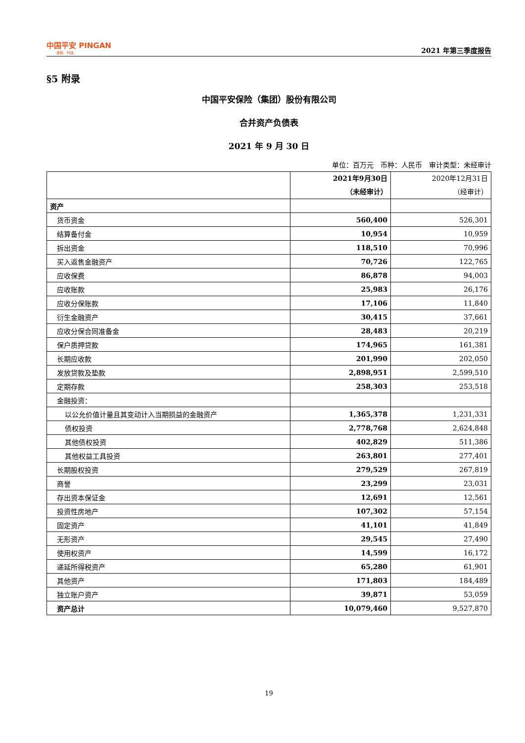中国平安 PINGAN
金融 · 科技
2021 年第三季度报告
§5 附录
中国平安保险（集团）股份有限公司
合并资产负债表
2021 年 9 月 30 日
单位：百万元　币种：人民币　审计类型：未经审计
| | 2021年9月30日 （未经审计） | 2020年12月31日 （经审计） |
| --- | --- | --- |
| 资产 | | |
| 货币资金 | 560,400 | 526,301 |
| 结算备付金 | 10,954 | 10,959 |
| 拆出资金 | 118,510 | 70,996 |
| 买入返售金融资产 | 70,726 | 122,765 |
| 应收保费 | 86,878 | 94,003 |
| 应收账款 | 25,983 | 26,176 |
| 应收分保账款 | 17,106 | 11,840 |
| 衍生金融资产 | 30,415 | 37,661 |
| 应收分保合同准备金 | 28,483 | 20,219 |
| 保户质押贷款 | 174,965 | 161,381 |
| 长期应收款 | 201,990 | 202,050 |
| 发放贷款及垫款 | 2,898,951 | 2,599,510 |
| 定期存款 | 258,303 | 253,518 |
| 金融投资： | | |
| 以公允价值计量且其变动计入当期损益的金融资产 | 1,365,378 | 1,231,331 |
| 债权投资 | 2,778,768 | 2,624,848 |
| 其他债权投资 | 402,829 | 511,386 |
| 其他权益工具投资 | 263,801 | 277,401 |
| 长期股权投资 | 279,529 | 267,819 |
| 商誉 | 23,299 | 23,031 |
| 存出资本保证金 | 12,691 | 12,561 |
| 投资性房地产 | 107,302 | 57,154 |
| 固定资产 | 41,101 | 41,849 |
| 无形资产 | 29,545 | 27,490 |
| 使用权资产 | 14,599 | 16,172 |
| 递延所得税资产 | 65,280 | 61,901 |
| 其他资产 | 171,803 | 184,489 |
| 独立账户资产 | 39,871 | 53,059 |
| 资产总计 | 10,079,460 | 9,527,870 |
19